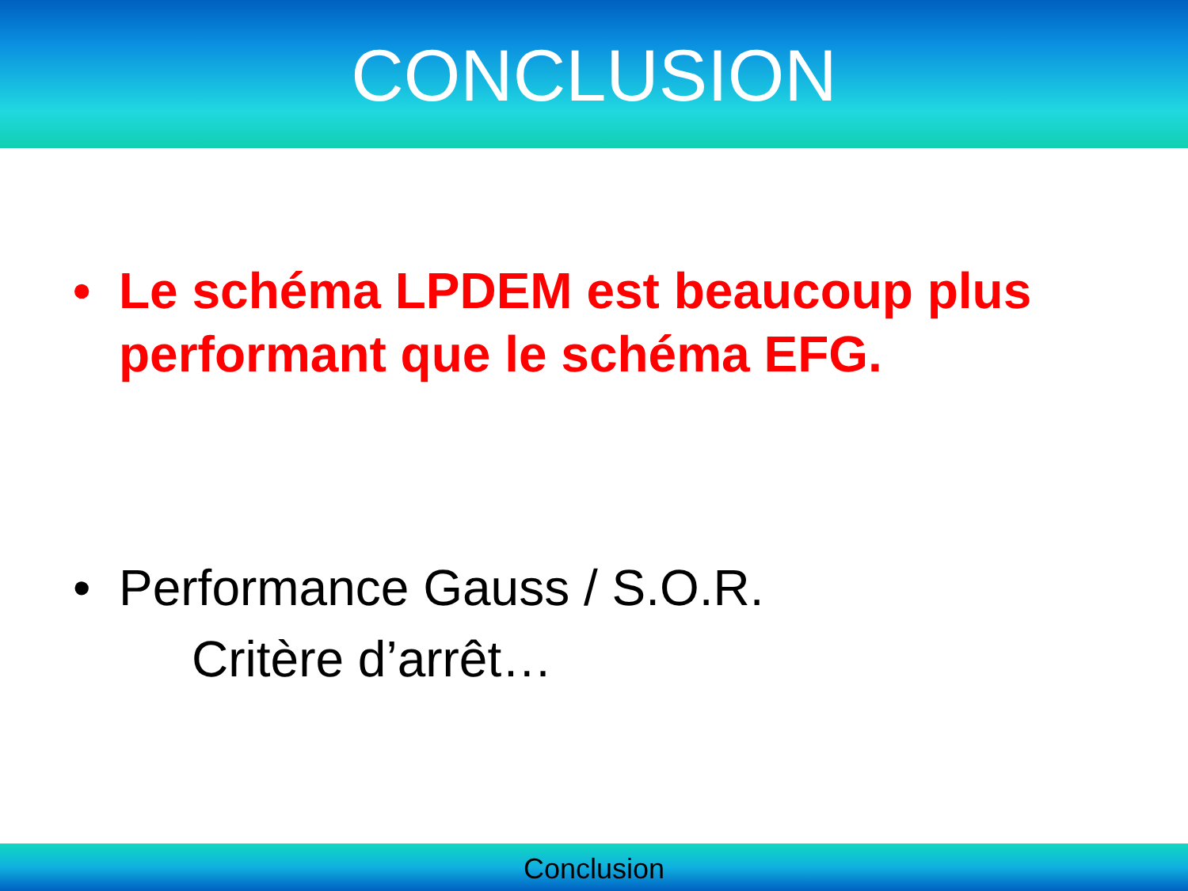CONCLUSION
• Le schéma LPDEM est beaucoup plus performant que le schéma EFG.
• Performance Gauss / S.O.R.
Critère d’arrêt…
Conclusion